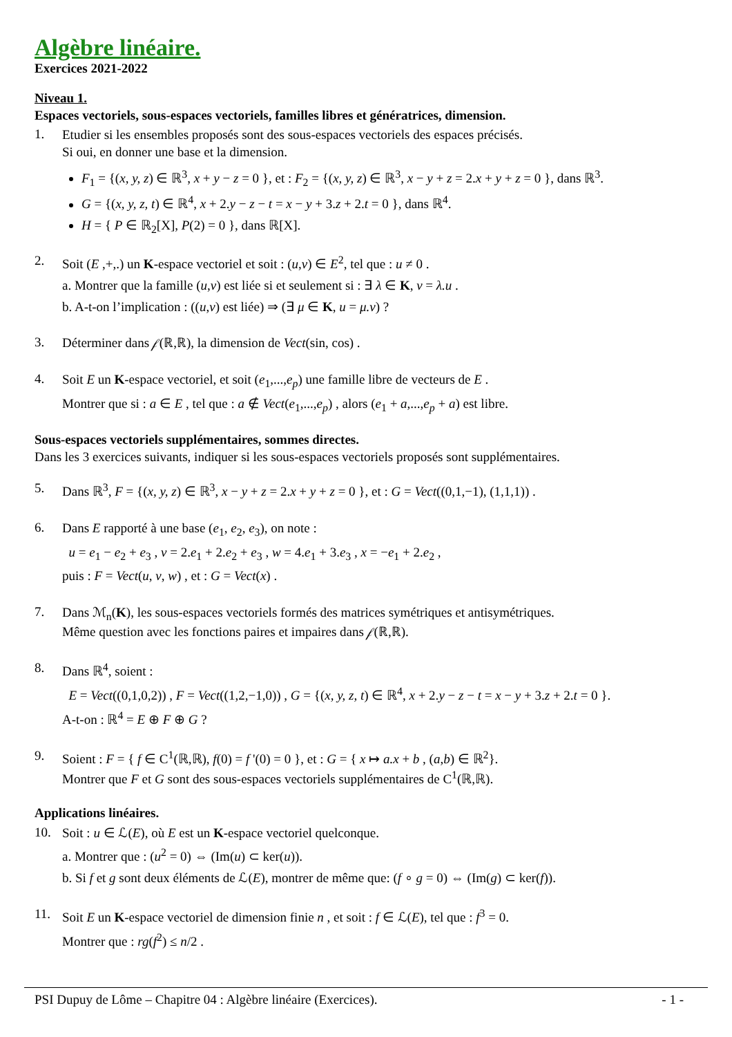Algèbre linéaire.
Exercices 2021-2022
Niveau 1.
Espaces vectoriels, sous-espaces vectoriels, familles libres et génératrices, dimension.
1.
Etudier si les ensembles proposés sont des sous-espaces vectoriels des espaces précisés.
Si oui, en donner une base et la dimension.
F<sub>1</sub> = {(x, y, z) ∈ ℝ<sup>3</sup>, x + y − z = 0 }, et : F<sub>2</sub> = {(x, y, z) ∈ ℝ<sup>3</sup>, x − y + z = 2.x + y + z = 0 }, dans ℝ<sup>3</sup>.
G = {(x, y, z, t) ∈ ℝ<sup>4</sup>, x + 2.y − z − t = x − y + 3.z + 2.t = 0 }, dans ℝ<sup>4</sup>.
H = { P ∈ ℝ<sub>2</sub>[X], P(2) = 0 }, dans ℝ[X].
2.
Soit (E ,+,.) un K-espace vectoriel et soit : (u,v) ∈ E<sup>2</sup>, tel que : u ≠ 0 .
a. Montrer que la famille (u,v) est liée si et seulement si : ∃ λ ∈ K, v = λ.u .
b. A-t-on l’implication : ((u,v) est liée) ⇒ (∃ μ ∈ K, u = μ.v) ?
3.
Déterminer dans 𝒻(ℝ,ℝ), la dimension de Vect(sin, cos) .
4.
Soit E un K-espace vectoriel, et soit (e<sub>1</sub>,...,e<sub>p</sub>) une famille libre de vecteurs de E .
Montrer que si : a ∈ E , tel que : a ∉ Vect(e<sub>1</sub>,...,e<sub>p</sub>) , alors (e<sub>1</sub> + a,...,e<sub>p</sub> + a) est libre.
Sous-espaces vectoriels supplémentaires, sommes directes.
Dans les 3 exercices suivants, indiquer si les sous-espaces vectoriels proposés sont supplémentaires.
5.
Dans ℝ<sup>3</sup>, F = {(x, y, z) ∈ ℝ<sup>3</sup>, x − y + z = 2.x + y + z = 0 }, et : G = Vect((0,1,−1), (1,1,1)) .
6.
Dans E rapporté à une base (e<sub>1</sub>, e<sub>2</sub>, e<sub>3</sub>), on note :
u = e<sub>1</sub> − e<sub>2</sub> + e<sub>3</sub> , v = 2.e<sub>1</sub> + 2.e<sub>2</sub> + e<sub>3</sub> , w = 4.e<sub>1</sub> + 3.e<sub>3</sub> , x = −e<sub>1</sub> + 2.e<sub>2</sub> ,
puis : F = Vect(u, v, w) , et : G = Vect(x) .
7.
Dans ℳ<sub>n</sub>(K), les sous-espaces vectoriels formés des matrices symétriques et antisymétriques.
Même question avec les fonctions paires et impaires dans 𝒻(ℝ,ℝ).
8.
Dans ℝ<sup>4</sup>, soient :
E = Vect((0,1,0,2)) , F = Vect((1,2,−1,0)) , G = {(x, y, z, t) ∈ ℝ<sup>4</sup>, x + 2.y − z − t = x − y + 3.z + 2.t = 0 }.
A-t-on : ℝ<sup>4</sup> = E ⊕ F ⊕ G ?
9.
Soient : F = { f ∈ C<sup>1</sup>(ℝ,ℝ), f(0) = f '(0) = 0 }, et : G = { x ↦ a.x + b , (a,b) ∈ ℝ<sup>2</sup>}.
Montrer que F et G sont des sous-espaces vectoriels supplémentaires de C<sup>1</sup>(ℝ,ℝ).
Applications linéaires.
10.
Soit : u ∈ ℒ(E), où E est un K-espace vectoriel quelconque.
a. Montrer que : (u<sup>2</sup> = 0) ⇔ (Im(u) ⊂ ker(u)).
b. Si f et g sont deux éléments de ℒ(E), montrer de même que: (f ∘ g = 0) ⇔ (Im(g) ⊂ ker(f)).
11.
Soit E un K-espace vectoriel de dimension finie n , et soit : f ∈ ℒ(E), tel que : f<sup>3</sup> = 0.
Montrer que : rg(f<sup>2</sup>) ≤ n/2 .
PSI Dupuy de Lôme – Chapitre 04 : Algèbre linéaire (Exercices). - 1 -